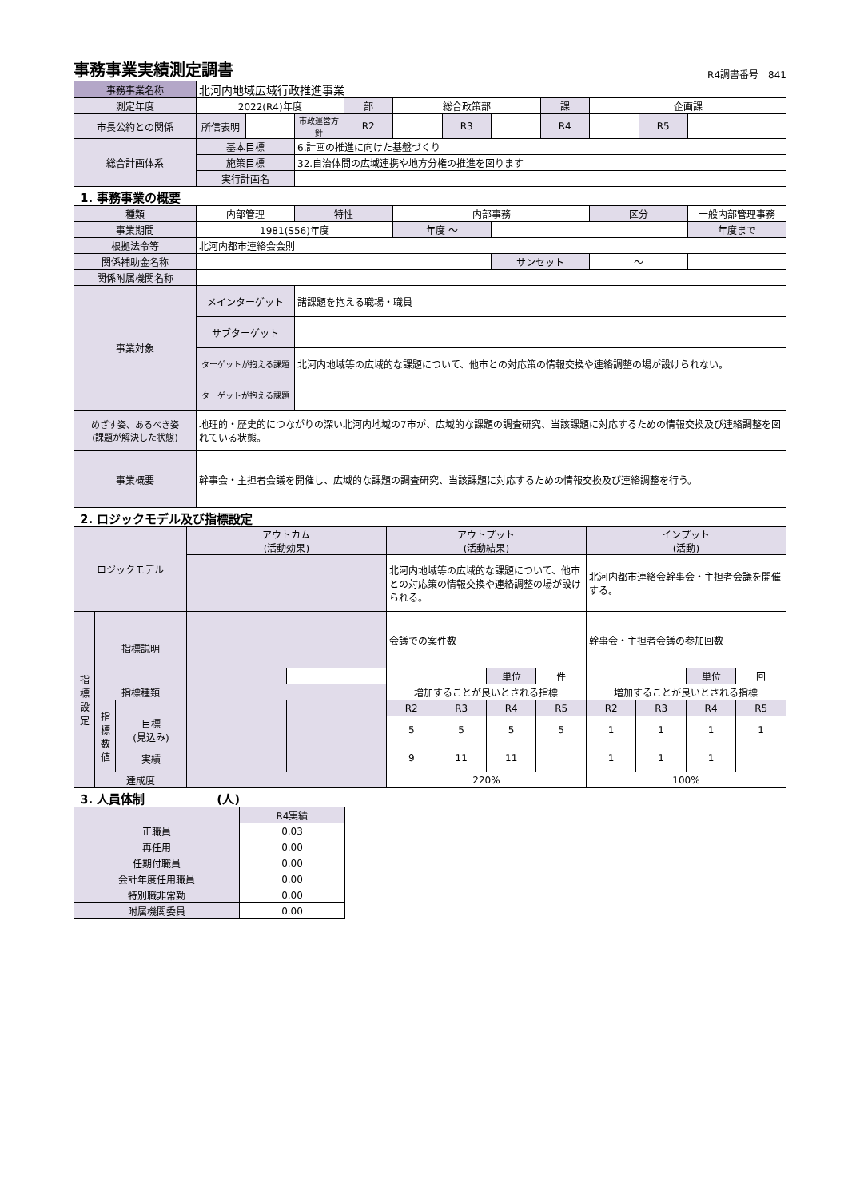事務事業実績測定調書
R4調書番号　841
| 事務事業名称 | 北河内地域広域行政推進事業 | | | | | | | | | | |
| 測定年度 | 2022(R4)年度 | | | 部 | 総合政策部 | | | 課 | 企画課 | | |
| 市長公約との関係 | 所信表明 | | 市政運営方針 | R2 | | R3 | | R4 | | R5 | |
| 総合計画体系 | 基本目標 | | 6.計画の推進に向けた基盤づくり | | | | | | | | |
| | 施策目標 | | 32.自治体間の広域連携や地方分権の推進を図ります | | | | | | | | |
| | 実行計画名 | | | | | | | | | | |
1. 事務事業の概要
| 種類 | 内部管理 | 特性 | 内部事務 | | 区分 | 一般内部管理事務 |
| 事業期間 | 1981(S56)年度 | | 年度 ～ | | | 年度まで |
| 根拠法令等 | 北河内都市連絡会会則 | | | | | |
| 関係補助金名称 | | | | サンセット | ～ | |
| 関係附属機関名称 | | | | | | |
| 事業対象 | メインターゲット | 諸課題を抱える職場・職員 | | | | |
| | サブターゲット | | | | | |
| | ターゲットが抱える課題 | 北河内地域等の広域的な課題について、他市との対応策の情報交換や連絡調整の場が設けられない。 | | | | |
| | ターゲットが抱える課題 | | | | | |
| めざす姿、あるべき姿 (課題が解決した状態) | 地理的・歴史的につながりの深い北河内地域の7市が、広域的な課題の調査研究、当該課題に対応するための情報交換及び連絡調整を図れている状態。 | | | | | |
| 事業概要 | 幹事会・主担者会議を開催し、広域的な課題の調査研究、当該課題に対応するための情報交換及び連絡調整を行う。 | | | | | |
2. ロジックモデル及び指標設定
| ロジックモデル | | | アウトカム (活動効果) | | | | アウトプット (活動結果) | | | | インプット (活動) | | | |
| | | | | | | | 北河内地域等の広域的な課題について、他市との対応策の情報交換や連絡調整の場が設けられる。 | | | | 北河内都市連絡会幹事会・主担者会議を開催する。 | | | |
| 指標設定 | 指標説明 | | | | | | 会議での案件数 | | | | 幹事会・主担者会議の参加回数 | | | |
| | | | | | | | | | 単位 | 件 | | | 単位 | 回 |
| | 指標種類 | | | | | | 増加することが良いとされる指標 | | | | 増加することが良いとされる指標 | | | |
| | 指標数値 | | | | | | R2 | R3 | R4 | R5 | R2 | R3 | R4 | R5 |
| | | 目標 (見込み) | | | | | 5 | 5 | 5 | 5 | 1 | 1 | 1 | 1 |
| | | 実績 | | | | | 9 | 11 | 11 | | 1 | 1 | 1 | |
| | 達成度 | | | | | | 220% | | | | 100% | | | |
3. 人員体制　　　　　　(人)
| | R4実績 |
| 正職員 | 0.03 |
| 再任用 | 0.00 |
| 任期付職員 | 0.00 |
| 会計年度任用職員 | 0.00 |
| 特別職非常勤 | 0.00 |
| 附属機関委員 | 0.00 |